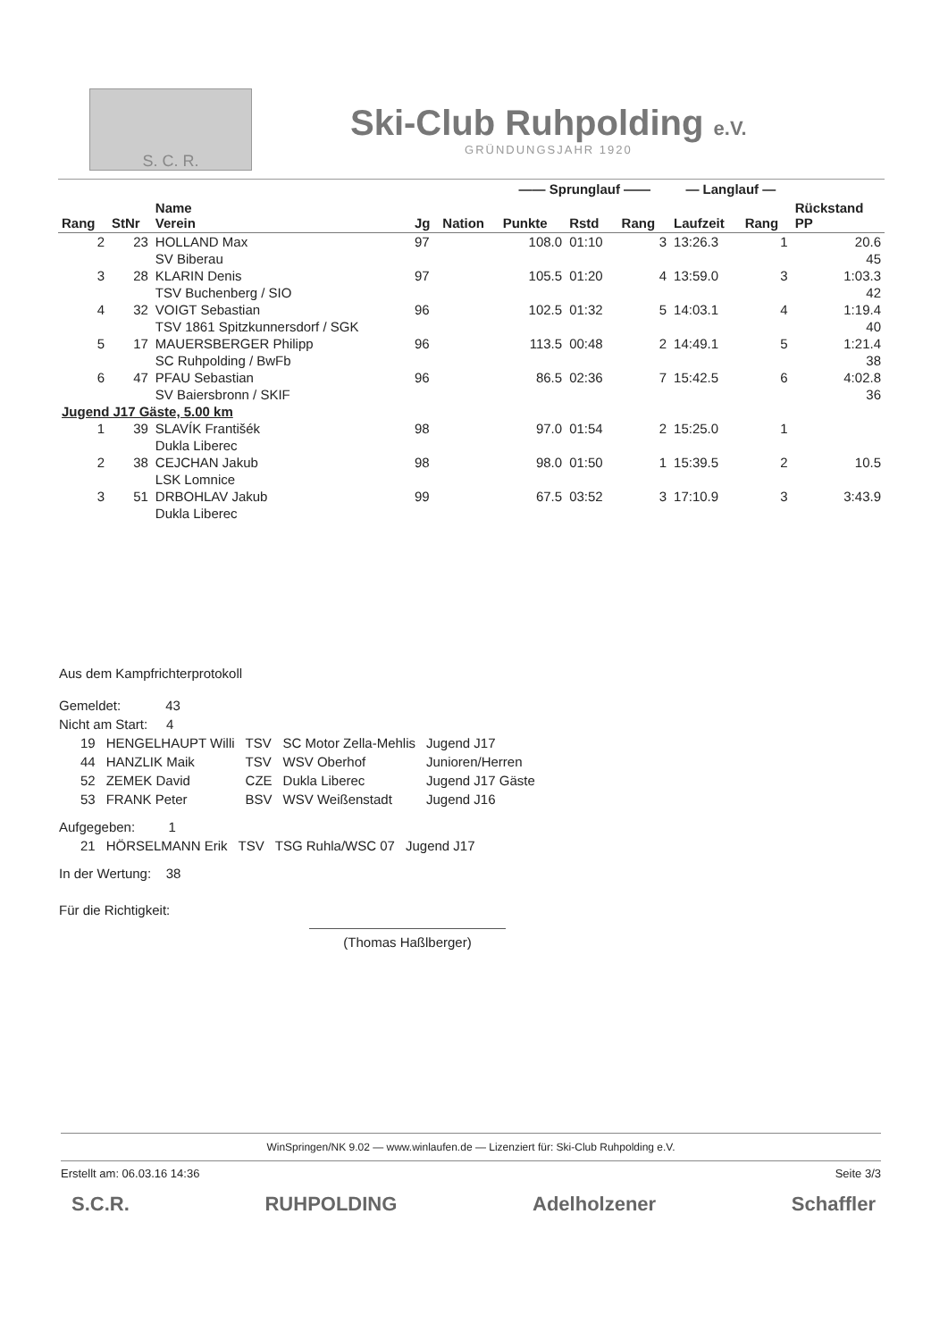S. C. R.
Ski-Club Ruhpolding e.V.
GRÜNDUNGSJAHR 1920
| | | | | | —— Sprunglauf —— | | | — Langlauf — | | |
| --- | --- | --- | --- | --- | --- | --- | --- | --- | --- | --- |
| Rang | StNr | Name Verein | Jg | Nation | Punkte | Rstd | Rang | Laufzeit | Rang | Rückstand PP |
| 2 | 23 | HOLLAND Max | 97 | | 108.0 | 01:10 | 3 | 13:26.3 | 1 | 20.6 |
| | | SV Biberau | | | | | | | | 45 |
| 3 | 28 | KLARIN Denis | 97 | | 105.5 | 01:20 | 4 | 13:59.0 | 3 | 1:03.3 |
| | | TSV Buchenberg / SIO | | | | | | | | 42 |
| 4 | 32 | VOIGT Sebastian | 96 | | 102.5 | 01:32 | 5 | 14:03.1 | 4 | 1:19.4 |
| | | TSV 1861 Spitzkunnersdorf / SGK | | | | | | | | 40 |
| 5 | 17 | MAUERSBERGER Philipp | 96 | | 113.5 | 00:48 | 2 | 14:49.1 | 5 | 1:21.4 |
| | | SC Ruhpolding / BwFb | | | | | | | | 38 |
| 6 | 47 | PFAU Sebastian | 96 | | 86.5 | 02:36 | 7 | 15:42.5 | 6 | 4:02.8 |
| | | SV Baiersbronn / SKIF | | | | | | | | 36 |
| Jugend J17 Gäste, 5.00 km | | | | | | | | | | |
| 1 | 39 | SLAVÍK Františék | 98 | | 97.0 | 01:54 | 2 | 15:25.0 | 1 | |
| | | Dukla Liberec | | | | | | | | |
| 2 | 38 | CEJCHAN Jakub | 98 | | 98.0 | 01:50 | 1 | 15:39.5 | 2 | 10.5 |
| | | LSK Lomnice | | | | | | | | |
| 3 | 51 | DRBOHLAV Jakub | 99 | | 67.5 | 03:52 | 3 | 17:10.9 | 3 | 3:43.9 |
| | | Dukla Liberec | | | | | | | | |
Aus dem Kampfrichterprotokoll
Gemeldet: 43
Nicht am Start: 4
| 19 | HENGELHAUPT Willi | TSV | SC Motor Zella-Mehlis | Jugend J17 |
| 44 | HANZLIK Maik | TSV | WSV Oberhof | Junioren/Herren |
| 52 | ZEMEK David | CZE | Dukla Liberec | Jugend J17 Gäste |
| 53 | FRANK Peter | BSV | WSV Weißenstadt | Jugend J16 |
Aufgegeben: 1
| 21 | HÖRSELMANN Erik | TSV | TSG Ruhla/WSC 07 | Jugend J17 |
In der Wertung: 38
Für die Richtigkeit:
(Thomas Haßlberger)
WinSpringen/NK 9.02 — www.winlaufen.de — Lizenziert für: Ski-Club Ruhpolding e.V.
Erstellt am: 06.03.16 14:36 Seite 3/3
S.C.R. RUHPOLDING Adelholzener Schaffler